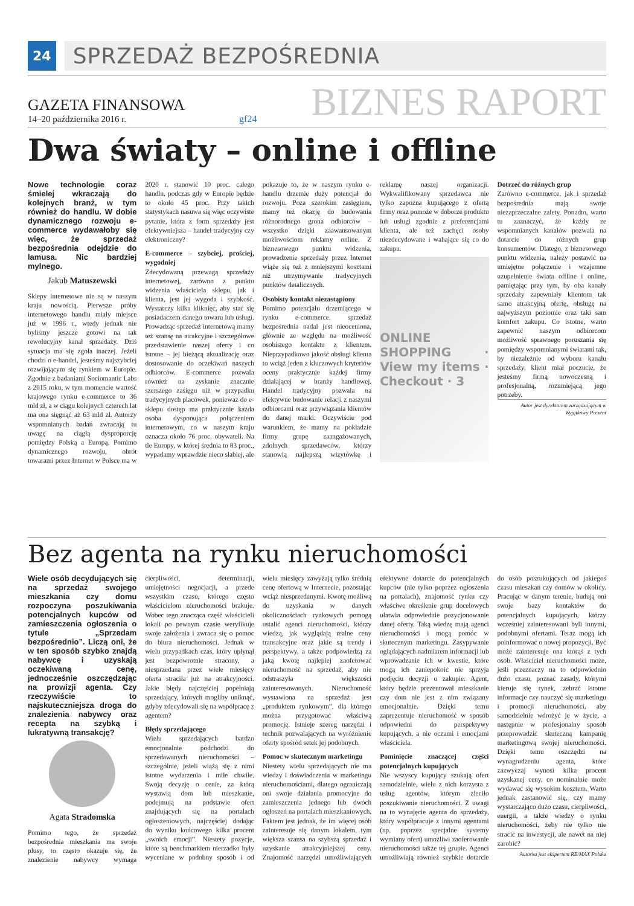24
SPRZEDAŻ BEZPOŚREDNIA
GAZETA FINANSOWA
14–20 października 2016 r.
gf24
BIZNES RAPORT
Dwa światy – online i offline
Nowe technologie coraz śmielej wkraczają do kolejnych branż, w tym również do handlu. W dobie dynamicznego rozwoju e-commerce wydawałoby się więc, że sprzedaż bezpośrednia odejdzie do lamusa. Nic bardziej mylnego.
Jakub Matuszewski
Sklepy internetowe nie są w naszym kraju nowością. Pierwsze próby internetowego handlu miały miejsce już w 1996 r., wtedy jednak nie byliśmy jeszcze gotowi na tak rewolucyjny kanał sprzedaży. Dziś sytuacja ma się zgoła inaczej. Jeżeli chodzi o e-handel, jesteśmy najszybciej rozwijającym się rynkiem w Europie. Zgodnie z badaniami Sociomantic Labs z 2015 roku, w tym momencie wartość krajowego rynku e-commerce to 36 mld zł, a w ciągu kolejnych czterech lat ma ona sięgnąć aż 63 mld zł. Autorzy wspomnianych badań zwracają tu uwagę na ciągłą dysproporcję pomiędzy Polską a Europą. Pomimo dynamicznego rozwoju, obrót towarami przez Internet w Polsce ma w 2020 r. stanowić 10 proc. całego handlu, podczas gdy w Europie będzie to około 45 proc. Przy takich statystykach nasuwa się więc oczywiste pytanie, która z form sprzedaży jest efektywniejsza – handel tradycyjny czy elektroniczny?
E-commerce – szybciej, prościej, wygodniej
Zdecydowaną przewagą sprzedaży internetowej, zarówno z punktu widzenia właściciela sklepu, jak i klienta, jest jej wygoda i szybkość. Wystarczy kilka kliknięć, aby stać się posiadaczem danego towaru lub usługi. Prowadząc sprzedaż internetową mamy też szansę na atrakcyjne i szczegółowe przedstawienie naszej oferty i co istotne – jej bieżącą aktualizację oraz dostosowanie do oczekiwań naszych odbiorców. E-commerce pozwala również na zyskanie znacznie szerszego zasięgu niż w przypadku tradycyjnych placówek, ponieważ do e-sklepu dostęp ma praktycznie każda osoba dysponująca połączeniem internetowym, co w naszym kraju oznacza około 76 proc. obywateli. Na tle Europy, w której średnia to 83 proc., wypadamy wprawdzie nieco słabiej, ale pokazuje to, że w naszym rynku e-handlu drzemie duży potencjał do rozwoju. Poza szerokim zasięgiem, mamy też okazję do budowania różnorodnego grona odbiorców – wszystko dzięki zaawansowanym możliwościom reklamy online. Z biznesowego punktu widzenia, prowadzenie sprzedaży przez Internet wiąże się też z mniejszymi kosztami niż utrzymywanie tradycyjnych punktów detalicznych.
Osobisty kontakt niezastąpiony
Pomimo potencjału drzemiącego w rynku e-commerce, sprzedaż bezpośrednia nadal jest nieoceniona, głównie ze względu na możliwość osobistego kontaktu z klientem. Nieprzypadkowo jakość obsługi klienta to wciąż jeden z kluczowych kryteriów oceny praktycznie każdej firmy działającej w branży handlowej. Handel tradycyjny pozwala na efektywne budowanie relacji z naszymi odbiorcami oraz przywiązania klientów do danej marki. Oczywiście pod warunkiem, że mamy na pokładzie firmy grupę zaangażowanych, zdolnych sprzedawców, którzy stanowią najlepszą wizytówkę i reklamę naszej organizacji. Wykwalifikowany sprzedawca nie tylko zapozna kupującego z ofertą firmy oraz pomoże w doborze produktu lub usługi zgodnie z preferencjami klienta, ale też zachęci osoby niezdecydowane i wahające się co do zakupu.
ONLINE SHOPPING · View my items · Checkout · 3
Dotrzeć do różnych grup
Zarówno e-commerce, jak i sprzedaż bezpośrednia mają swoje niezaprzeczalne zalety. Ponadto, warto tu zaznaczyć, że każdy ze wspomnianych kanałów pozwala na dotarcie do różnych grup konsumentów. Dlatego, z biznesowego punktu widzenia, należy postawić na umiejętne połączenie i wzajemne uzupełnienie świata offline i online, pamiętając przy tym, by oba kanały sprzedaży zapewniały klientom tak samo atrakcyjną ofertę, obsługę na najwyższym poziomie oraz taki sam komfort zakupu. Co istotne, warto zapewnić naszym odbiorcom możliwość sprawnego poruszania się pomiędzy wspomnianymi światami tak, by niezależnie od wyboru kanału sprzedaży, klient miał poczucie, że jesteśmy firmą nowoczesną i profesjonalną, rozumiejącą jego potrzeby.
Autor jest dyrektorem zarządzającym w Wyjątkowy Prezent
Bez agenta na rynku nieruchomości
Wiele osób decydujących się na sprzedaż swojego mieszkania czy domu rozpoczyna poszukiwania potencjalnych kupców od zamieszczenia ogłoszenia o tytule „Sprzedam bezpośrednio”. Liczą oni, że w ten sposób szybko znajdą nabywcę i uzyskają oczekiwaną cenę, jednocześnie oszczędzając na prowizji agenta. Czy rzeczywiście to najskuteczniejsza droga do znalezienia nabywcy oraz recepta na szybką i lukratywną transakcję?
Agata Stradomska
Pomimo tego, że sprzedaż bezpośrednia mieszkania ma swoje plusy, to często okazuje się, że znalezienie nabywcy wymaga cierpliwości, determinacji, umiejętności negocjacji, a przede wszystkim czasu, którego często właścicielom nieruchomości brakuje. Wobec tego znacząca część właścicieli lokali po pewnym czasie weryfikuje swoje założenia i zwraca się o pomoc do biura nieruchomości. Jednak w wielu przypadkach czas, który upłynął jest bezpowrotnie stracony, a niesprzedana przez wiele miesięcy oferta straciła już na atrakcyjności. Jakie błędy najczęściej popełniają sprzedający, których mogliby uniknąć, gdyby zdecydowali się na współpracę z agentem?
Błędy sprzedającego
Wielu sprzedających bardzo emocjonalnie podchodzi do sprzedawanych nieruchomości – szczególnie, jeżeli wiążą się z nimi istotne wydarzenia i miłe chwile. Swoją decyzję o cenie, za którą wystawią dom lub mieszkanie, podejmują na podstawie ofert znajdujących się na portalach ogłoszeniowych, najczęściej dodając do wyniku końcowego kilka procent „swoich emocji”. Niestety pozycje, które są benchmarkiem nierzadko były wyceniane w podobny sposób i od wielu miesięcy zawyżają tylko średnią cenę ofertową w Internecie, pozostając wciąż niesprzedanymi. Kwotę możliwą do uzyskania w danych okolicznościach rynkowych pomogą ustalić agenci nieruchomości, którzy wiedzą, jak wyglądają realne ceny transakcyjne oraz jakie są trendy i perspektywy, a także podpowiedzą za jaką kwotę najlepiej zaoferować nieruchomość na sprzedaż, aby nie odstraszyła większości zainteresowanych. Nieruchomość wystawiona na sprzedaż jest „produktem rynkowym”, dla którego można przygotować właściwą promocję. Istnieje szereg narzędzi i technik pozwalających na wyróżnienie oferty spośród setek jej podobnych.
Pomoc w skutecznym marketingu
Niestety wielu sprzedających nie ma wiedzy i doświadczenia w marketingu nieruchomościami, dlatego ograniczają oni swoje działania promocyjne do zamieszczenia jednego lub dwóch ogłoszeń na portalach mieszkaniowych. Faktem jest jednak, że im więcej osób zainteresuje się danym lokalem, tym większa szansa na szybszą sprzedaż i uzyskanie atrakcyjniejszej ceny. Znajomość narzędzi umożliwiających efektywne dotarcie do potencjalnych kupców (nie tylko poprzez ogłoszenia na portalach), znajomość rynku czy właściwe określenie grup docelowych ułatwia odpowiednie pozycjonowanie danej oferty. Taką wiedzę mają agenci nieruchomości i mogą pomóc w skutecznym marketingu. Zasypywanie oglądających nadmiarem informacji lub wprowadzanie ich w kwestie, które mogą ich zaniepokoić nie sprzyja podjęciu decyzji o zakupie. Agent, który będzie prezentował mieszkanie czy dom nie jest z nim związany emocjonalnie. Dzięki temu zaprezentuje nieruchomość w sposób odpowiedni do perspektywy kupujących, a nie oczami i emocjami właściciela.
Pominięcie znaczącej części potencjalnych kupujących
Nie wszyscy kupujący szukają ofert samodzielnie, wielu z nich korzysta z usług agentów, którym zleciło poszukiwanie nieruchomości. Z uwagi na to wynajęcie agenta do sprzedaży, który współpracuje z innymi agentami (np. poprzez specjalne systemy wymiany ofert) umożliwi zaoferowanie nieruchomości także tej grupie. Agenci umożliwiają również szybkie dotarcie do osób poszukujących od jakiegoś czasu mieszkań czy domów w okolicy. Pracując w danym terenie, budują oni swoje bazy kontaktów do potencjalnych kupujących, którzy wcześniej zainteresowani byli innymi, podobnymi ofertami. Teraz mogą ich poinformować o nowej propozycji. Być może zainteresuje ona którąś z tych osób. Właściciel nieruchomości może, jeśli przeznaczy na to odpowiednio dużo czasu, poznać zasady, którymi kieruje się rynek, zebrać istotne informacje czy nauczyć się marketingu i promocji nieruchomości, aby samodzielnie wdrożyć je w życie, a następnie w profesjonalny sposób przeprowadzić skuteczną kampanię marketingową swojej nieruchomości. Dzięki temu oszczędzi na wynagrodzeniu agenta, które zazwyczaj wynosi kilka procent uzyskanej ceny, co nominalnie może wydawać się wysokim kosztem. Warto jednak zastanowić się, czy mamy wystarczająco dużo czasu, cierpliwości, energii, a także wiedzy o rynku nieruchomości, żeby nie tylko nie stracić na inwestycji, ale nawet na niej zarobić?
Autorka jest ekspertem RE/MAX Polska